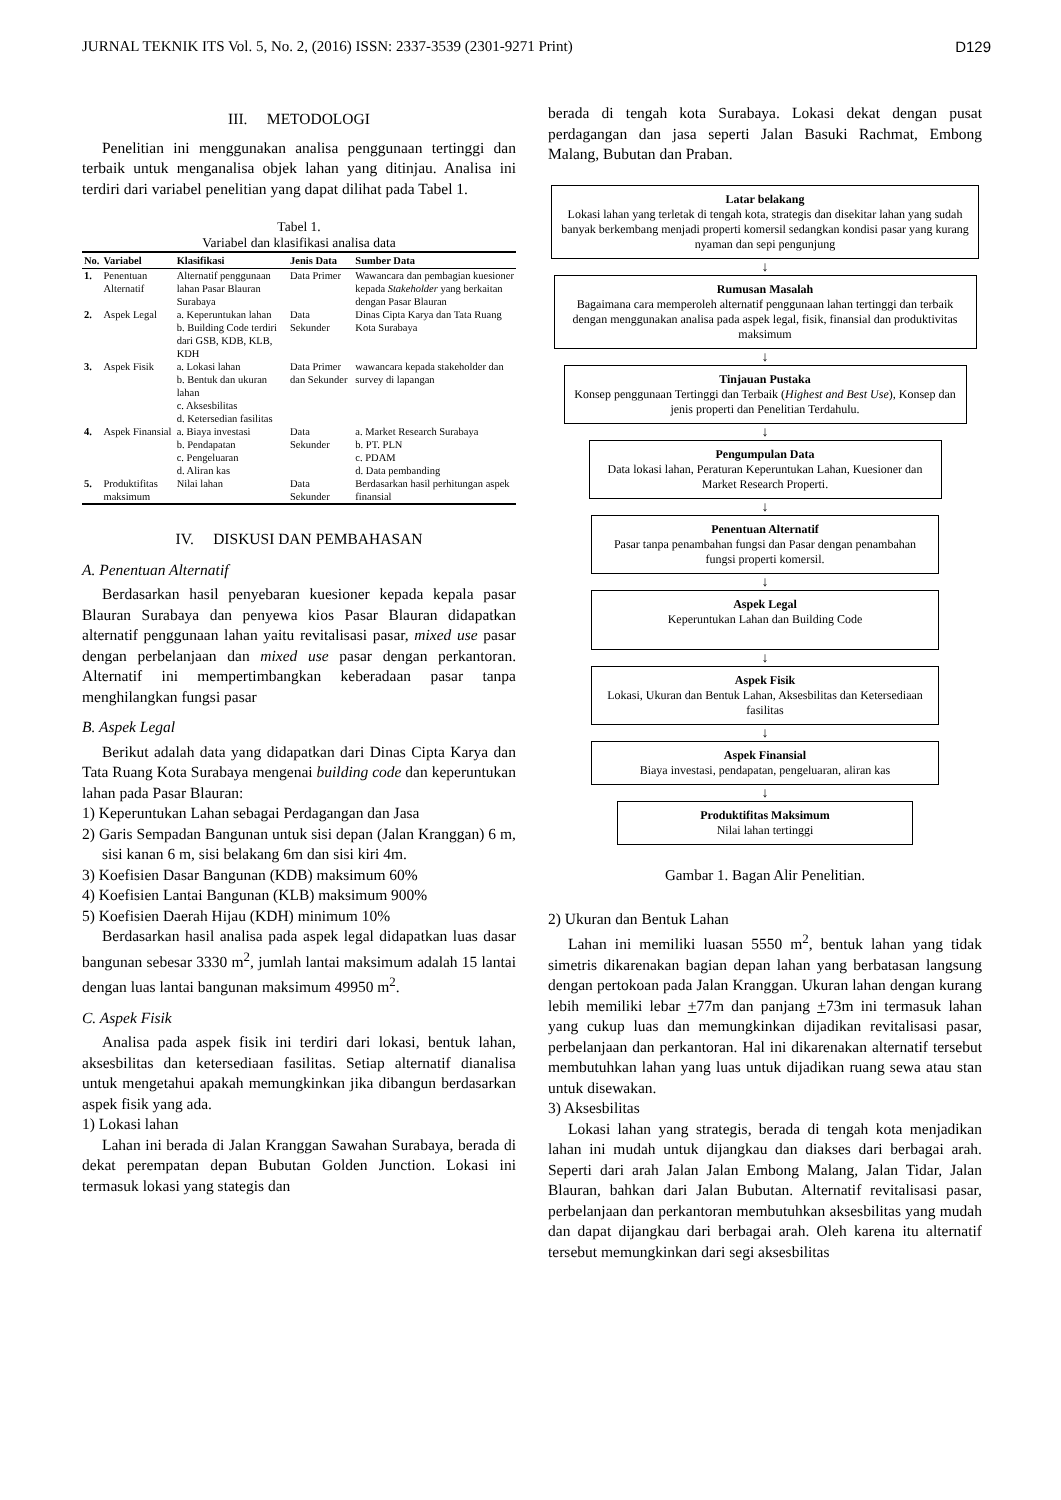JURNAL TEKNIK ITS Vol. 5, No. 2, (2016) ISSN: 2337-3539 (2301-9271 Print) D129
III. METODOLOGI
Penelitian ini menggunakan analisa penggunaan tertinggi dan terbaik untuk menganalisa objek lahan yang ditinjau. Analisa ini terdiri dari variabel penelitian yang dapat dilihat pada Tabel 1.
Tabel 1.
Variabel dan klasifikasi analisa data
| No. | Variabel | Klasifikasi | Jenis Data | Sumber Data |
| --- | --- | --- | --- | --- |
| 1. | Penentuan Alternatif | Alternatif penggunaan lahan Pasar Blauran Surabaya | Data Primer | Wawancara dan pembagian kuesioner kepada Stakeholder yang berkaitan dengan Pasar Blauran |
| 2. | Aspek Legal | a. Keperuntukan lahan b. Building Code terdiri dari GSB, KDB, KLB, KDH | Data Sekunder | Dinas Cipta Karya dan Tata Ruang Kota Surabaya |
| 3. | Aspek Fisik | a. Lokasi lahan b. Bentuk dan ukuran lahan c. Aksesbilitas d. Ketersedian fasilitas | Data Primer dan Sekunder | wawancara kepada stakeholder dan survey di lapangan |
| 4. | Aspek Finansial | a. Biaya investasi b. Pendapatan c. Pengeluaran d. Aliran kas | Data Sekunder | a. Market Research Surabaya b. PT. PLN c. PDAM d. Data pembanding |
| 5. | Produktifitas maksimum | Nilai lahan | Data Sekunder | Berdasarkan hasil perhitungan aspek finansial |
IV. DISKUSI DAN PEMBAHASAN
A. Penentuan Alternatif
Berdasarkan hasil penyebaran kuesioner kepada kepala pasar Blauran Surabaya dan penyewa kios Pasar Blauran didapatkan alternatif penggunaan lahan yaitu revitalisasi pasar, mixed use pasar dengan perbelanjaan dan mixed use pasar dengan perkantoran. Alternatif ini mempertimbangkan keberadaan pasar tanpa menghilangkan fungsi pasar
B. Aspek Legal
Berikut adalah data yang didapatkan dari Dinas Cipta Karya dan Tata Ruang Kota Surabaya mengenai building code dan keperuntukan lahan pada Pasar Blauran:
1) Keperuntukan Lahan sebagai Perdagangan dan Jasa
2) Garis Sempadan Bangunan untuk sisi depan (Jalan Kranggan) 6 m, sisi kanan 6 m, sisi belakang 6m dan sisi kiri 4m.
3) Koefisien Dasar Bangunan (KDB) maksimum 60%
4) Koefisien Lantai Bangunan (KLB) maksimum 900%
5) Koefisien Daerah Hijau (KDH) minimum 10%
Berdasarkan hasil analisa pada aspek legal didapatkan luas dasar bangunan sebesar 3330 m<sup>2</sup>, jumlah lantai maksimum adalah 15 lantai dengan luas lantai bangunan maksimum 49950 m<sup>2</sup>.
C. Aspek Fisik
Analisa pada aspek fisik ini terdiri dari lokasi, bentuk lahan, aksesbilitas dan ketersediaan fasilitas. Setiap alternatif dianalisa untuk mengetahui apakah memungkinkan jika dibangun berdasarkan aspek fisik yang ada.
1) Lokasi lahan
Lahan ini berada di Jalan Kranggan Sawahan Surabaya, berada di dekat perempatan depan Bubutan Golden Junction. Lokasi ini termasuk lokasi yang stategis dan
berada di tengah kota Surabaya. Lokasi dekat dengan pusat perdagangan dan jasa seperti Jalan Basuki Rachmat, Embong Malang, Bubutan dan Praban.
Latar belakang
Lokasi lahan yang terletak di tengah kota, strategis dan disekitar lahan yang sudah banyak berkembang menjadi properti komersil sedangkan kondisi pasar yang kurang nyaman dan sepi pengunjung
↓
Rumusan Masalah
Bagaimana cara memperoleh alternatif penggunaan lahan tertinggi dan terbaik dengan menggunakan analisa pada aspek legal, fisik, finansial dan produktivitas maksimum
↓
Tinjauan Pustaka
Konsep penggunaan Tertinggi dan Terbaik (Highest and Best Use), Konsep dan jenis properti dan Penelitian Terdahulu.
↓
Pengumpulan Data
Data lokasi lahan, Peraturan Keperuntukan Lahan, Kuesioner dan Market Research Properti.
↓
Penentuan Alternatif
Pasar tanpa penambahan fungsi dan Pasar dengan penambahan fungsi properti komersil.
↓
Aspek Legal
Keperuntukan Lahan dan Building Code
↓
Aspek Fisik
Lokasi, Ukuran dan Bentuk Lahan, Aksesbilitas dan Ketersediaan fasilitas
↓
Aspek Finansial
Biaya investasi, pendapatan, pengeluaran, aliran kas
↓
Produktifitas Maksimum
Nilai lahan tertinggi
Gambar 1. Bagan Alir Penelitian.
2) Ukuran dan Bentuk Lahan
Lahan ini memiliki luasan 5550 m<sup>2</sup>, bentuk lahan yang tidak simetris dikarenakan bagian depan lahan yang berbatasan langsung dengan pertokoan pada Jalan Kranggan. Ukuran lahan dengan kurang lebih memiliki lebar +77m dan panjang +73m ini termasuk lahan yang cukup luas dan memungkinkan dijadikan revitalisasi pasar, perbelanjaan dan perkantoran. Hal ini dikarenakan alternatif tersebut membutuhkan lahan yang luas untuk dijadikan ruang sewa atau stan untuk disewakan.
3) Aksesbilitas
Lokasi lahan yang strategis, berada di tengah kota menjadikan lahan ini mudah untuk dijangkau dan diakses dari berbagai arah. Seperti dari arah Jalan Jalan Embong Malang, Jalan Tidar, Jalan Blauran, bahkan dari Jalan Bubutan. Alternatif revitalisasi pasar, perbelanjaan dan perkantoran membutuhkan aksesbilitas yang mudah dan dapat dijangkau dari berbagai arah. Oleh karena itu alternatif tersebut memungkinkan dari segi aksesbilitas